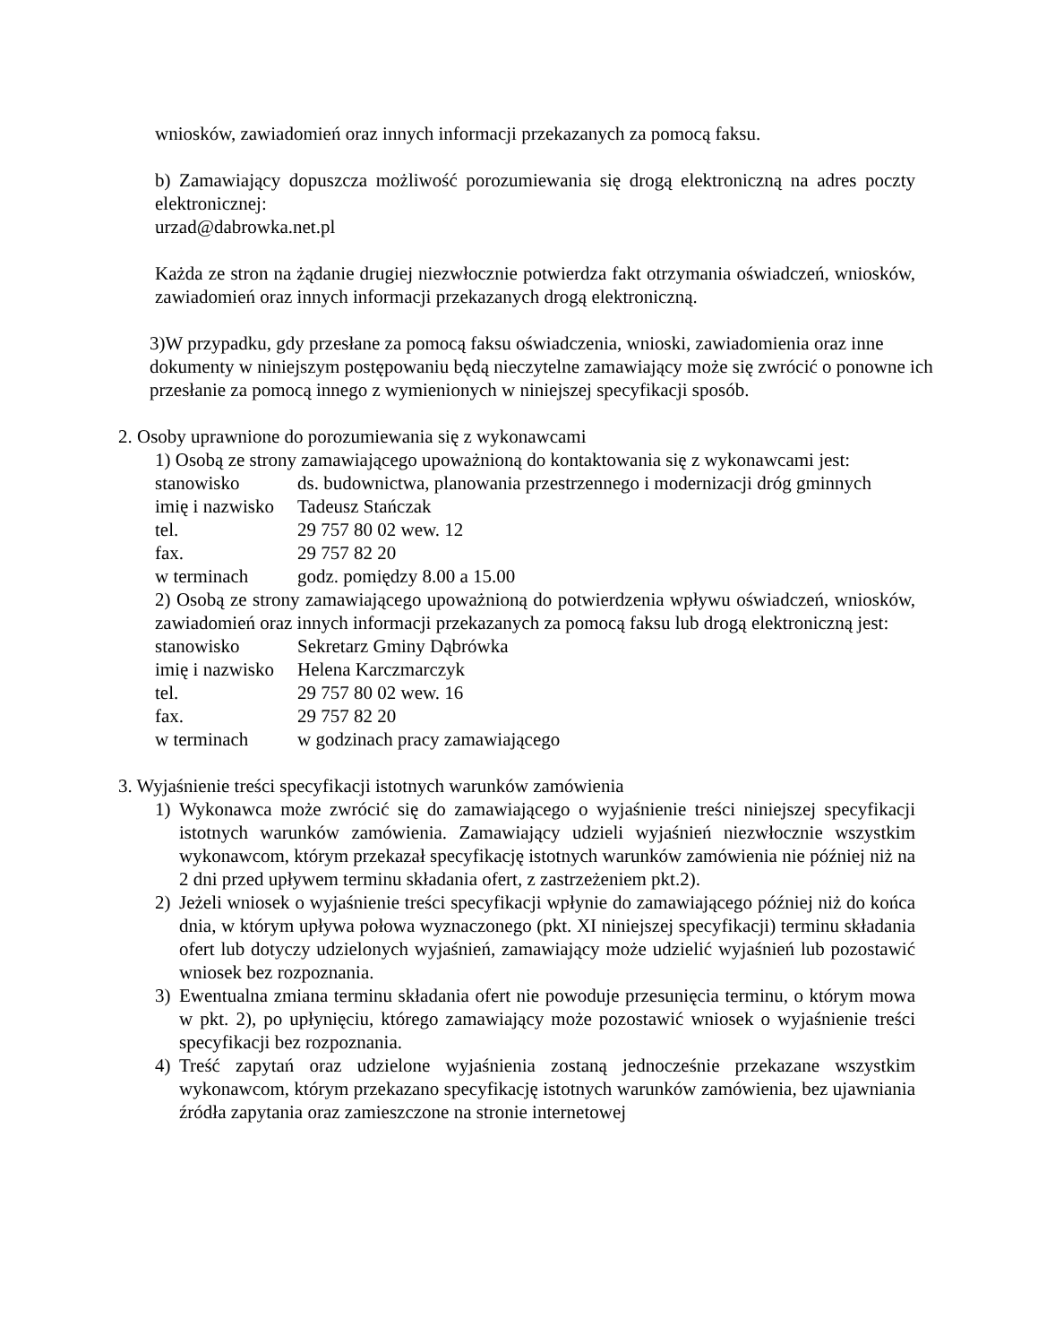wniosków, zawiadomień oraz innych informacji przekazanych za pomocą faksu.
b) Zamawiający dopuszcza możliwość porozumiewania się drogą elektroniczną na adres poczty elektronicznej:
urzad@dabrowka.net.pl
Każda ze stron na żądanie drugiej niezwłocznie potwierdza fakt otrzymania oświadczeń, wniosków, zawiadomień oraz innych informacji przekazanych drogą elektroniczną.
3)W przypadku, gdy przesłane za pomocą faksu oświadczenia, wnioski, zawiadomienia oraz inne dokumenty w niniejszym postępowaniu będą nieczytelne zamawiający może się zwrócić o ponowne ich przesłanie za pomocą innego z wymienionych w niniejszej specyfikacji sposób.
2. Osoby uprawnione do porozumiewania się z wykonawcami
1) Osobą ze strony zamawiającego upoważnioną do kontaktowania się z wykonawcami jest:
| stanowisko | ds. budownictwa, planowania przestrzennego i modernizacji dróg gminnych |
| imię i nazwisko | Tadeusz Stańczak |
| tel. | 29 757 80 02 wew. 12 |
| fax. | 29 757 82 20 |
| w terminach | godz. pomiędzy 8.00 a 15.00 |
2) Osobą ze strony zamawiającego upoważnioną do potwierdzenia wpływu oświadczeń, wniosków, zawiadomień oraz innych informacji przekazanych za pomocą faksu lub drogą elektroniczną jest:
| stanowisko | Sekretarz Gminy Dąbrówka |
| imię i nazwisko | Helena Karczmarczyk |
| tel. | 29 757 80 02 wew. 16 |
| fax. | 29 757 82 20 |
| w terminach | w godzinach pracy zamawiającego |
3. Wyjaśnienie treści specyfikacji istotnych warunków zamówienia
1) Wykonawca może zwrócić się do zamawiającego o wyjaśnienie treści niniejszej specyfikacji istotnych warunków zamówienia. Zamawiający udzieli wyjaśnień niezwłocznie wszystkim wykonawcom, którym przekazał specyfikację istotnych warunków zamówienia nie później niż na 2 dni przed upływem terminu składania ofert, z zastrzeżeniem pkt.2).
2) Jeżeli wniosek o wyjaśnienie treści specyfikacji wpłynie do zamawiającego później niż do końca dnia, w którym upływa połowa wyznaczonego (pkt. XI niniejszej specyfikacji) terminu składania ofert lub dotyczy udzielonych wyjaśnień, zamawiający może udzielić wyjaśnień lub pozostawić wniosek bez rozpoznania.
3) Ewentualna zmiana terminu składania ofert nie powoduje przesunięcia terminu, o którym mowa w pkt. 2), po upłynięciu, którego zamawiający może pozostawić wniosek o wyjaśnienie treści specyfikacji bez rozpoznania.
4) Treść zapytań oraz udzielone wyjaśnienia zostaną jednocześnie przekazane wszystkim wykonawcom, którym przekazano specyfikację istotnych warunków zamówienia, bez ujawniania źródła zapytania oraz zamieszczone na stronie internetowej